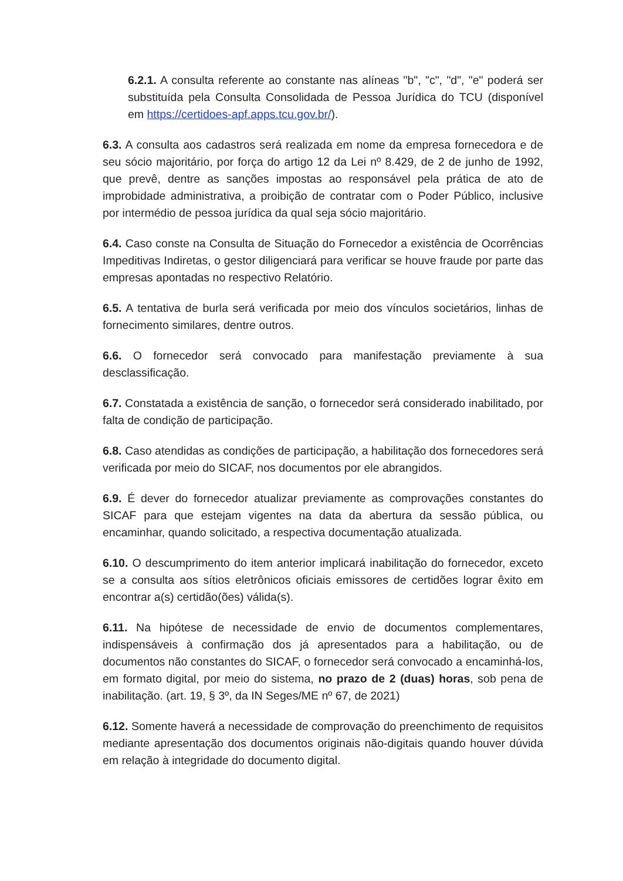6.2.1. A consulta referente ao constante nas alíneas "b", "c", "d", "e" poderá ser substituída pela Consulta Consolidada de Pessoa Jurídica do TCU (disponível em https://certidoes-apf.apps.tcu.gov.br/).
6.3. A consulta aos cadastros será realizada em nome da empresa fornecedora e de seu sócio majoritário, por força do artigo 12 da Lei nº 8.429, de 2 de junho de 1992, que prevê, dentre as sanções impostas ao responsável pela prática de ato de improbidade administrativa, a proibição de contratar com o Poder Público, inclusive por intermédio de pessoa jurídica da qual seja sócio majoritário.
6.4. Caso conste na Consulta de Situação do Fornecedor a existência de Ocorrências Impeditivas Indiretas, o gestor diligenciará para verificar se houve fraude por parte das empresas apontadas no respectivo Relatório.
6.5. A tentativa de burla será verificada por meio dos vínculos societários, linhas de fornecimento similares, dentre outros.
6.6. O fornecedor será convocado para manifestação previamente à sua desclassificação.
6.7. Constatada a existência de sanção, o fornecedor será considerado inabilitado, por falta de condição de participação.
6.8. Caso atendidas as condições de participação, a habilitação dos fornecedores será verificada por meio do SICAF, nos documentos por ele abrangidos.
6.9. É dever do fornecedor atualizar previamente as comprovações constantes do SICAF para que estejam vigentes na data da abertura da sessão pública, ou encaminhar, quando solicitado, a respectiva documentação atualizada.
6.10. O descumprimento do item anterior implicará inabilitação do fornecedor, exceto se a consulta aos sítios eletrônicos oficiais emissores de certidões lograr êxito em encontrar a(s) certidão(ões) válida(s).
6.11. Na hipótese de necessidade de envio de documentos complementares, indispensáveis à confirmação dos já apresentados para a habilitação, ou de documentos não constantes do SICAF, o fornecedor será convocado a encaminhá-los, em formato digital, por meio do sistema, no prazo de 2 (duas) horas, sob pena de inabilitação. (art. 19, § 3º, da IN Seges/ME nº 67, de 2021)
6.12. Somente haverá a necessidade de comprovação do preenchimento de requisitos mediante apresentação dos documentos originais não-digitais quando houver dúvida em relação à integridade do documento digital.